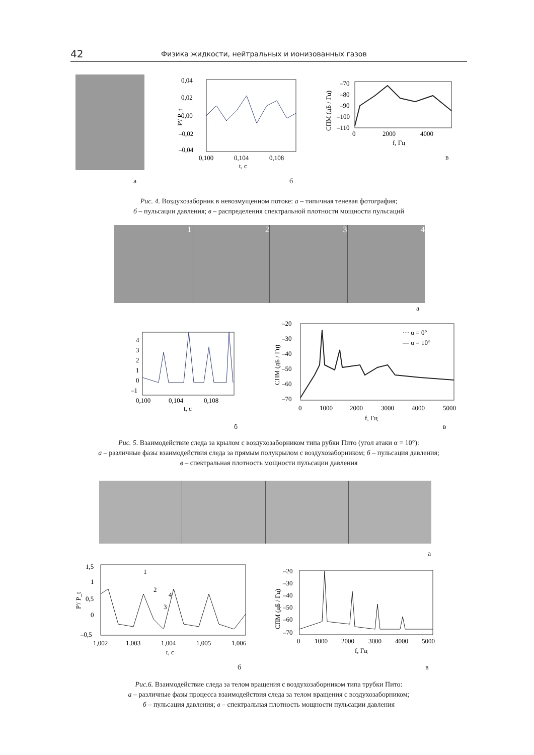42 Физика жидкости, нейтральных и ионизованных газов
0,04
0,02
0,00
–0,02
–0,04
0,100
0,104
0,108
t, с
P'/ P_t
–70
–80
–90
–100
–110
0
2000
4000
f, Гц
СПМ (дБ / Гц)
а б
в
Рис. 4. Воздухозаборник в невозмущенном потоке: а – типичная теневая фотография;
б – пульсации давления; в – распределения спектральной плотности мощности пульсаций
1 2 3 4
а
4
3
2
1
0
–1
0,100
0,104
0,108
t, с
··· α = 0°
— α = 10°
–20
–30
–40
–50
–60
–70
0
1000
2000
3000
4000
5000
f, Гц
СПМ (дБ / Гц)
б в
Рис. 5. Взаимодействие следа за крылом с воздухозаборником типа рубки Пито (угол атаки α = 10°):
а – различные фазы взаимодействия следа за прямым полукрылом с воздухозаборником; б – пульсация давления;
в – спектральная плотность мощности пульсации давления
а
1
2
3
4
1,5
1
0,5
0
–0,5
1,002
1,003
1,004
1,005
1,006
t, с
P'/ P_t
–20
–30
–40
–50
–60
–70
0
1000
2000
3000
4000
5000
f, Гц
СПМ (дБ / Гц)
б в
Рис.6. Взаимодействие следа за телом вращения с воздухозаборником типа трубки Пито:
а – различные фазы процесса взаимодействия следа за телом вращения с воздухозаборником;
б – пульсация давления; в – спектральная плотность мощности пульсации давления